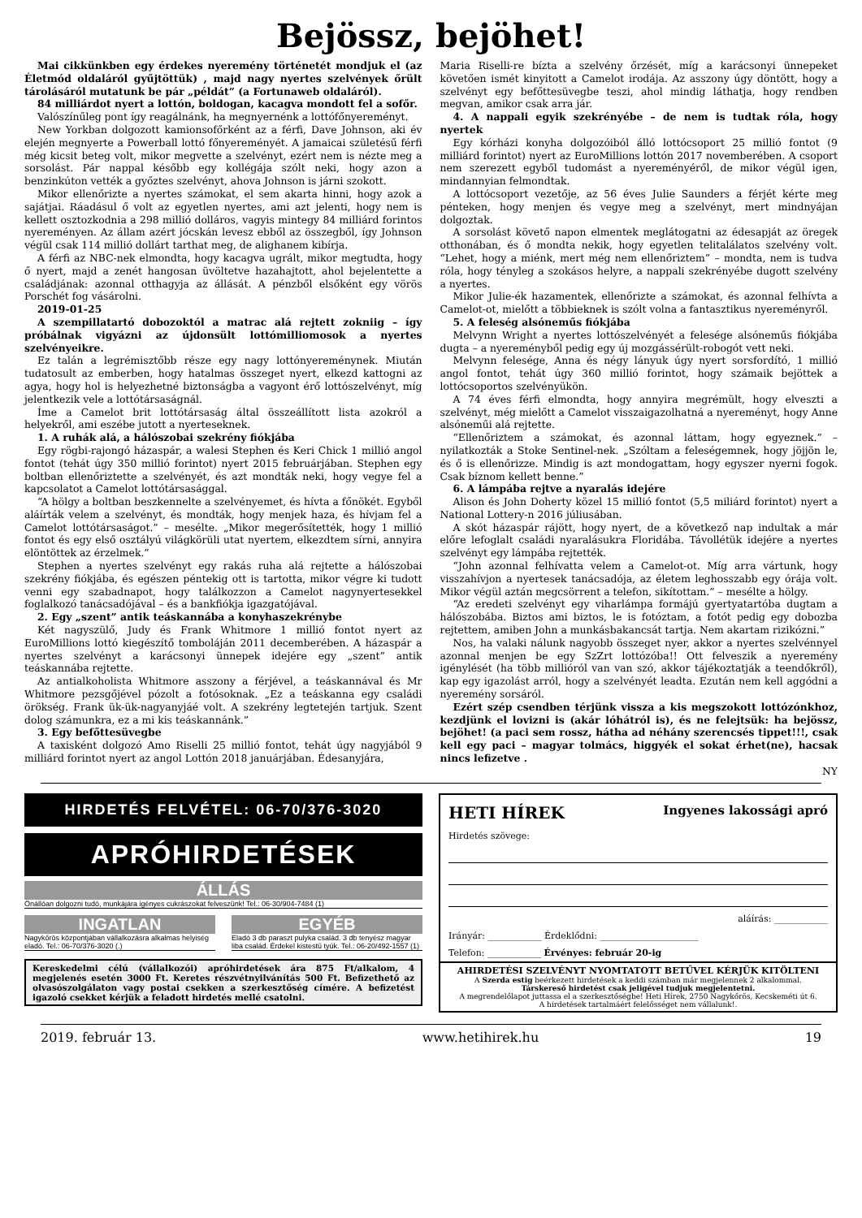Bejössz, bejöhet!
Mai cikkünkben egy érdekes nyeremény történetét mondjuk el (az Életmód oldaláról gyűjtöttük) , majd nagy nyertes szelvények őrült tárolásáról mutatunk be pár „példát” (a Fortunaweb oldaláról).
84 milliárdot nyert a lottón, boldogan, kacagva mondott fel a sofőr.
Valószínűleg pont így reagálnánk, ha megnyernénk a lottófőnyereményt.
New Yorkban dolgozott kamionsofőrként az a férfi, Dave Johnson, aki év elején megnyerte a Powerball lottó főnyereményét. A jamaicai születésű férfi még kicsit beteg volt, mikor megvette a szelvényt, ezért nem is nézte meg a sorsolást. Pár nappal később egy kollégája szólt neki, hogy azon a benzinkúton vették a győztes szelvényt, ahova Johnson is járni szokott.
Mikor ellenőrizte a nyertes számokat, el sem akarta hinni, hogy azok a sajátjai. Ráadásul ő volt az egyetlen nyertes, ami azt jelenti, hogy nem is kellett osztozkodnia a 298 millió dolláros, vagyis mintegy 84 milliárd forintos nyereményen. Az állam azért jócskán levesz ebből az összegből, így Johnson végül csak 114 millió dollárt tarthat meg, de alighanem kibírja.
A férfi az NBC-nek elmondta, hogy kacagva ugrált, mikor megtudta, hogy ő nyert, majd a zenét hangosan üvöltetve hazahajtott, ahol bejelentette a családjának: azonnal otthagyja az állását. A pénzből elsőként egy vörös Porschét fog vásárolni.
2019-01-25
A szempillatartó dobozoktól a matrac alá rejtett zokniig – így próbálnak vigyázni az újdonsült lottómilliomosok a nyertes szelvényeikre.
Ez talán a legrémisztőbb része egy nagy lottónyereménynek. Miután tudatosult az emberben, hogy hatalmas összeget nyert, elkezd kattogni az agya, hogy hol is helyezhetné biztonságba a vagyont érő lottószelvényt, míg jelentkezik vele a lottótársaságnál.
Íme a Camelot brit lottótársaság által összeállított lista azokról a helyekről, ami eszébe jutott a nyerteseknek.
1. A ruhák alá, a hálószobai szekrény fiókjába
Egy rögbi-rajongó házaspár, a walesi Stephen és Keri Chick 1 millió angol fontot (tehát úgy 350 millió forintot) nyert 2015 februárjában. Stephen egy boltban ellenőriztette a szelvényét, és azt mondták neki, hogy vegye fel a kapcsolatot a Camelot lottótársasággal.
“A hölgy a boltban beszkennelte a szelvényemet, és hívta a főnökét. Egyből aláírták velem a szelvényt, és mondták, hogy menjek haza, és hívjam fel a Camelot lottótársaságot.” – mesélte. „Mikor megerősítették, hogy 1 millió fontot és egy első osztályú világkörüli utat nyertem, elkezdtem sírni, annyira elöntöttek az érzelmek.”
Stephen a nyertes szelvényt egy rakás ruha alá rejtette a hálószobai szekrény fiókjába, és egészen péntekig ott is tartotta, mikor végre ki tudott venni egy szabadnapot, hogy találkozzon a Camelot nagynyertesekkel foglalkozó tanácsadójával – és a bankfiókja igazgatójával.
2. Egy „szent” antik teáskannába a konyhaszekrénybe
Két nagyszülő, Judy és Frank Whitmore 1 millió fontot nyert az EuroMillions lottó kiegészítő tomboláján 2011 decemberében. A házaspár a nyertes szelvényt a karácsonyi ünnepek idejére egy „szent” antik teáskannába rejtette.
Az antialkoholista Whitmore asszony a férjével, a teáskannával és Mr Whitmore pezsgőjével pózolt a fotósoknak. „Ez a teáskanna egy családi örökség. Frank ük-ük-nagyanyjáé volt. A szekrény legtetején tartjuk. Szent dolog számunkra, ez a mi kis teáskannánk.”
3. Egy befőttesüvegbe
A taxisként dolgozó Amo Riselli 25 millió fontot, tehát úgy nagyjából 9 milliárd forintot nyert az angol Lottón 2018 januárjában. Édesanyjára,
Maria Riselli-re bízta a szelvény őrzését, míg a karácsonyi ünnepeket követően ismét kinyitott a Camelot irodája. Az asszony úgy döntött, hogy a szelvényt egy befőttesüvegbe teszi, ahol mindig láthatja, hogy rendben megvan, amikor csak arra jár.
4. A nappali egyik szekrényébe – de nem is tudtak róla, hogy nyertek
Egy kórházi konyha dolgozóiból álló lottócsoport 25 millió fontot (9 milliárd forintot) nyert az EuroMillions lottón 2017 novemberében. A csoport nem szerezett egyből tudomást a nyereményéről, de mikor végül igen, mindannyian felmondtak.
A lottócsoport vezetője, az 56 éves Julie Saunders a férjét kérte meg pénteken, hogy menjen és vegye meg a szelvényt, mert mindnyájan dolgoztak.
A sorsolást követő napon elmentek meglátogatni az édesapját az öregek otthonában, és ő mondta nekik, hogy egyetlen telitalálatos szelvény volt. “Lehet, hogy a miénk, mert még nem ellenőriztem” – mondta, nem is tudva róla, hogy tényleg a szokásos helyre, a nappali szekrényébe dugott szelvény a nyertes.
Mikor Julie-ék hazamentek, ellenőrizte a számokat, és azonnal felhívta a Camelot-ot, mielőtt a többieknek is szólt volna a fantasztikus nyereményről.
5. A feleség alsóneműs fiókjába
Melvynn Wright a nyertes lottószelvényét a felesége alsóneműs fiókjába dugta – a nyereményből pedig egy új mozgássérült-robogót vett neki.
Melvynn felesége, Anna és négy lányuk úgy nyert sorsfordító, 1 millió angol fontot, tehát úgy 360 millió forintot, hogy számaik bejöttek a lottócsoportos szelvényükön.
A 74 éves férfi elmondta, hogy annyira megrémült, hogy elveszti a szelvényt, még mielőtt a Camelot visszaigazolhatná a nyereményt, hogy Anne alsóneműi alá rejtette.
“Ellenőriztem a számokat, és azonnal láttam, hogy egyeznek.” – nyilatkozták a Stoke Sentinel-nek. „Szóltam a feleségemnek, hogy jöjjön le, és ő is ellenőrizze. Mindig is azt mondogattam, hogy egyszer nyerni fogok. Csak bíznom kellett benne.”
6. A lámpába rejtve a nyaralás idejére
Alison és John Doherty közel 15 millió fontot (5,5 miliárd forintot) nyert a National Lottery-n 2016 júliusában.
A skót házaspár rájött, hogy nyert, de a következő nap indultak a már előre lefoglalt családi nyaralásukra Floridába. Távollétük idejére a nyertes szelvényt egy lámpába rejtették.
“John azonnal felhívatta velem a Camelot-ot. Míg arra vártunk, hogy visszahívjon a nyertesek tanácsadója, az életem leghosszabb egy órája volt. Mikor végül aztán megcsörrent a telefon, sikítottam.” – mesélte a hölgy.
“Az eredeti szelvényt egy viharlámpa formájú gyertyatartóba dugtam a hálószobába. Biztos ami biztos, le is fotóztam, a fotót pedig egy dobozba rejtettem, amiben John a munkásbakancsát tartja. Nem akartam rizikózni.”
Nos, ha valaki nálunk nagyobb összeget nyer, akkor a nyertes szelvénnyel azonnal menjen be egy SzZrt lottózóba!! Ott felveszik a nyeremény igénylését (ha több millióról van van szó, akkor tájékoztatják a teendőkről), kap egy igazolást arról, hogy a szelvényét leadta. Ezután nem kell aggódni a nyeremény sorsáról.
Ezért szép csendben térjünk vissza a kis megszokott lottózónkhoz, kezdjünk el lovizni is (akár lóhátról is), és ne felejtsük: ha bejössz, bejöhet! (a paci sem rossz, hátha ad néhány szerencsés tippet!!!, csak kell egy paci – magyar tolmács, higgyék el sokat érhet(ne), hacsak nincs lefizetve .
NY
HIRDETÉS FELVÉTEL: 06-70/376-3020
APRÓHIRDETÉSEK
ÁLLÁS
Önállóan dolgozni tudó, munkájára igényes cukrászokat felveszünk! Tel.: 06-30/904-7484 (1)
INGATLAN
Nagykőrös központjában vállalkozásra alkalmas helyiség eladó. Tel.: 06-70/376-3020 (.)
EGYÉB
Eladó 3 db paraszt pulyka család. 3 db tenyész magyar liba család. Érdekel kistestű tyúk. Tel.: 06-20/492-1557 (1)
Kereskedelmi célú (vállalkozói) apróhirdetések ára 875 Ft/alkalom, 4 megjelenés esetén 3000 Ft. Keretes részvétnyilvánítás 500 Ft. Befizethető az olvasószolgálaton vagy postai csekken a szerkesztőség címére. A befizetést igazoló csekket kérjük a feladott hirdetés mellé csatolni.
HETI HÍREK Ingyenes lakossági apró
Hirdetés szövege:
aláírás: ____________
Irányár: ____________ Érdeklődni: ______________________
Telefon: ____________ Érvényes: február 20-ig
AHIRDETÉSI SZELVÉNYT NYOMTATOTT BETŰVEL KÉRJÜK KITÖLTENI
A Szerda estig beérkezett hirdetések a keddi számban már megjelennek 2 alkalommal.
Társkereső hirdetést csak jeligével tudjuk megjelentetni.
A megrendelőlapot juttassa el a szerkesztőségbe! Heti Hírek, 2750 Nagykőrös, Kecskeméti út 6.
A hirdetések tartalmáért felelősséget nem vállalunk!.
2019. február 13. www.hetihirek.hu 19